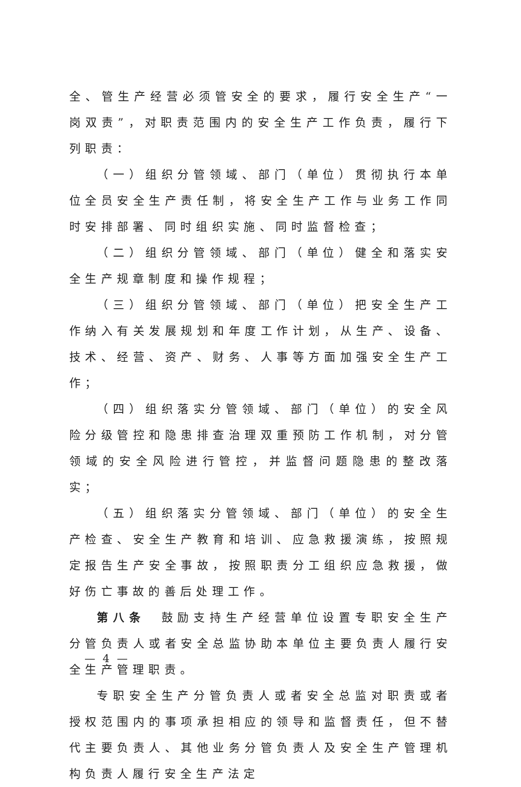全、管生产经营必须管安全的要求，履行安全生产“一岗双责”，对职责范围内的安全生产工作负责，履行下列职责：
（一）组织分管领域、部门（单位）贯彻执行本单位全员安全生产责任制，将安全生产工作与业务工作同时安排部署、同时组织实施、同时监督检查；
（二）组织分管领域、部门（单位）健全和落实安全生产规章制度和操作规程；
（三）组织分管领域、部门（单位）把安全生产工作纳入有关发展规划和年度工作计划，从生产、设备、技术、经营、资产、财务、人事等方面加强安全生产工作；
（四）组织落实分管领域、部门（单位）的安全风险分级管控和隐患排查治理双重预防工作机制，对分管领域的安全风险进行管控，并监督问题隐患的整改落实；
（五）组织落实分管领域、部门（单位）的安全生产检查、安全生产教育和培训、应急救援演练，按照规定报告生产安全事故，按照职责分工组织应急救援，做好伤亡事故的善后处理工作。
第八条　鼓励支持生产经营单位设置专职安全生产分管负责人或者安全总监协助本单位主要负责人履行安全生产管理职责。
专职安全生产分管负责人或者安全总监对职责或者授权范围内的事项承担相应的领导和监督责任，但不替代主要负责人、其他业务分管负责人及安全生产管理机构负责人履行安全生产法定
— 4 —